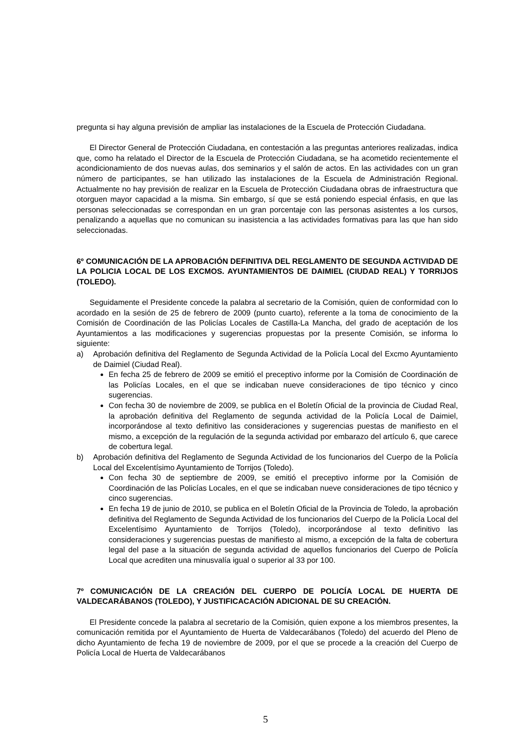pregunta si hay alguna previsión de ampliar las instalaciones de la Escuela de Protección Ciudadana.
El Director General de Protección Ciudadana, en contestación a las preguntas anteriores realizadas, indica que, como ha relatado el Director de la Escuela de Protección Ciudadana, se ha acometido recientemente el acondicionamiento de dos nuevas aulas, dos seminarios y el salón de actos. En las actividades con un gran número de participantes, se han utilizado las instalaciones de la Escuela de Administración Regional. Actualmente no hay previsión de realizar en la Escuela de Protección Ciudadana obras de infraestructura que otorguen mayor capacidad a la misma. Sin embargo, sí que se está poniendo especial énfasis, en que las personas seleccionadas se correspondan en un gran porcentaje con las personas asistentes a los cursos, penalizando a aquellas que no comunican su inasistencia a las actividades formativas para las que han sido seleccionadas.
6º COMUNICACIÓN DE LA APROBACIÓN DEFINITIVA DEL REGLAMENTO DE SEGUNDA ACTIVIDAD DE LA POLICIA LOCAL DE LOS EXCMOS. AYUNTAMIENTOS DE DAIMIEL (CIUDAD REAL) Y TORRIJOS (TOLEDO).
Seguidamente el Presidente concede la palabra al secretario de la Comisión, quien de conformidad con lo acordado en la sesión de 25 de febrero de 2009 (punto cuarto), referente a la toma de conocimiento de la Comisión de Coordinación de las Policías Locales de Castilla-La Mancha, del grado de aceptación de los Ayuntamientos a las modificaciones y sugerencias propuestas por la presente Comisión, se informa lo siguiente:
a) Aprobación definitiva del Reglamento de Segunda Actividad de la Policía Local del Excmo Ayuntamiento de Daimiel (Ciudad Real).
En fecha 25 de febrero de 2009 se emitió el preceptivo informe por la Comisión de Coordinación de las Policías Locales, en el que se indicaban nueve consideraciones de tipo técnico y cinco sugerencias.
Con fecha 30 de noviembre de 2009, se publica en el Boletín Oficial de la provincia de Ciudad Real, la aprobación definitiva del Reglamento de segunda actividad de la Policía Local de Daimiel, incorporándose al texto definitivo las consideraciones y sugerencias puestas de manifiesto en el mismo, a excepción de la regulación de la segunda actividad por embarazo del artículo 6, que carece de cobertura legal.
b) Aprobación definitiva del Reglamento de Segunda Actividad de los funcionarios del Cuerpo de la Policía Local del Excelentísimo Ayuntamiento de Torrijos (Toledo).
Con fecha 30 de septiembre de 2009, se emitió el preceptivo informe por la Comisión de Coordinación de las Policías Locales, en el que se indicaban nueve consideraciones de tipo técnico y cinco sugerencias.
En fecha 19 de junio de 2010, se publica en el Boletín Oficial de la Provincia de Toledo, la aprobación definitiva del Reglamento de Segunda Actividad de los funcionarios del Cuerpo de la Policía Local del Excelentísimo Ayuntamiento de Torrijos (Toledo), incorporándose al texto definitivo las consideraciones y sugerencias puestas de manifiesto al mismo, a excepción de la falta de cobertura legal del pase a la situación de segunda actividad de aquellos funcionarios del Cuerpo de Policía Local que acrediten una minusvalía igual o superior al 33 por 100.
7º COMUNICACIÓN DE LA CREACIÓN DEL CUERPO DE POLICÍA LOCAL DE HUERTA DE VALDECARÁBANOS (TOLEDO), Y JUSTIFICACACIÓN ADICIONAL DE SU CREACIÓN.
El Presidente concede la palabra al secretario de la Comisión, quien expone a los miembros presentes, la comunicación remitida por el Ayuntamiento de Huerta de Valdecarábanos (Toledo) del acuerdo del Pleno de dicho Ayuntamiento de fecha 19 de noviembre de 2009, por el que se procede a la creación del Cuerpo de Policía Local de Huerta de Valdecarábanos
5